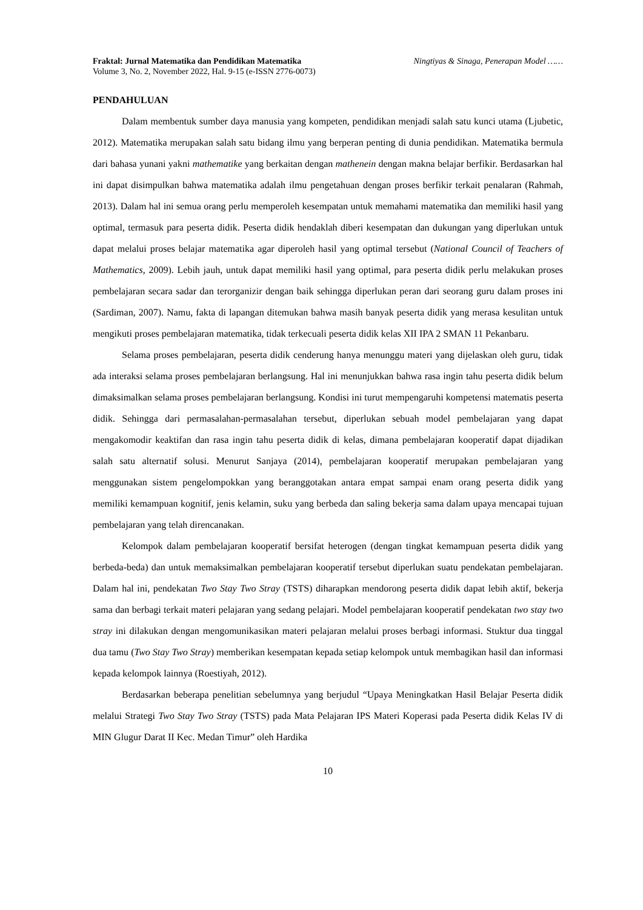Fraktal: Jurnal Matematika dan Pendidikan Matematika Ningtiyas & Sinaga, Penerapan Model ……
Volume 3, No. 2, November 2022, Hal. 9-15 (e-ISSN 2776-0073)
PENDAHULUAN
Dalam membentuk sumber daya manusia yang kompeten, pendidikan menjadi salah satu kunci utama (Ljubetic, 2012). Matematika merupakan salah satu bidang ilmu yang berperan penting di dunia pendidikan. Matematika bermula dari bahasa yunani yakni mathematike yang berkaitan dengan mathenein dengan makna belajar berfikir. Berdasarkan hal ini dapat disimpulkan bahwa matematika adalah ilmu pengetahuan dengan proses berfikir terkait penalaran (Rahmah, 2013). Dalam hal ini semua orang perlu memperoleh kesempatan untuk memahami matematika dan memiliki hasil yang optimal, termasuk para peserta didik. Peserta didik hendaklah diberi kesempatan dan dukungan yang diperlukan untuk dapat melalui proses belajar matematika agar diperoleh hasil yang optimal tersebut (National Council of Teachers of Mathematics, 2009). Lebih jauh, untuk dapat memiliki hasil yang optimal, para peserta didik perlu melakukan proses pembelajaran secara sadar dan terorganizir dengan baik sehingga diperlukan peran dari seorang guru dalam proses ini (Sardiman, 2007). Namu, fakta di lapangan ditemukan bahwa masih banyak peserta didik yang merasa kesulitan untuk mengikuti proses pembelajaran matematika, tidak terkecuali peserta didik kelas XII IPA 2 SMAN 11 Pekanbaru.
Selama proses pembelajaran, peserta didik cenderung hanya menunggu materi yang dijelaskan oleh guru, tidak ada interaksi selama proses pembelajaran berlangsung. Hal ini menunjukkan bahwa rasa ingin tahu peserta didik belum dimaksimalkan selama proses pembelajaran berlangsung. Kondisi ini turut mempengaruhi kompetensi matematis peserta didik. Sehingga dari permasalahan-permasalahan tersebut, diperlukan sebuah model pembelajaran yang dapat mengakomodir keaktifan dan rasa ingin tahu peserta didik di kelas, dimana pembelajaran kooperatif dapat dijadikan salah satu alternatif solusi. Menurut Sanjaya (2014), pembelajaran kooperatif merupakan pembelajaran yang menggunakan sistem pengelompokkan yang beranggotakan antara empat sampai enam orang peserta didik yang memiliki kemampuan kognitif, jenis kelamin, suku yang berbeda dan saling bekerja sama dalam upaya mencapai tujuan pembelajaran yang telah direncanakan.
Kelompok dalam pembelajaran kooperatif bersifat heterogen (dengan tingkat kemampuan peserta didik yang berbeda-beda) dan untuk memaksimalkan pembelajaran kooperatif tersebut diperlukan suatu pendekatan pembelajaran. Dalam hal ini, pendekatan Two Stay Two Stray (TSTS) diharapkan mendorong peserta didik dapat lebih aktif, bekerja sama dan berbagi terkait materi pelajaran yang sedang pelajari. Model pembelajaran kooperatif pendekatan two stay two stray ini dilakukan dengan mengomunikasikan materi pelajaran melalui proses berbagi informasi. Stuktur dua tinggal dua tamu (Two Stay Two Stray) memberikan kesempatan kepada setiap kelompok untuk membagikan hasil dan informasi kepada kelompok lainnya (Roestiyah, 2012).
Berdasarkan beberapa penelitian sebelumnya yang berjudul “Upaya Meningkatkan Hasil Belajar Peserta didik melalui Strategi Two Stay Two Stray (TSTS) pada Mata Pelajaran IPS Materi Koperasi pada Peserta didik Kelas IV di MIN Glugur Darat II Kec. Medan Timur” oleh Hardika
10